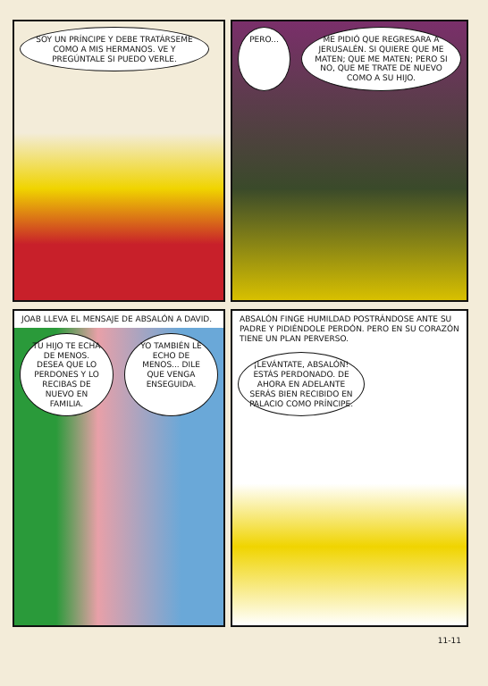SOY UN PRÍNCIPE Y DEBE TRATÁRSEME COMO A MIS HERMANOS. VE Y PREGÚNTALE SI PUEDO VERLE.
PERO... ME PIDIÓ QUE REGRESARA A JERUSALÉN. SI QUIERE QUE ME MATEN; QUE ME MATEN; PERO SI NO, QUE ME TRATE DE NUEVO COMO A SU HIJO.
JOAB LLEVA EL MENSAJE DE ABSALÓN A DAVID.
TU HIJO TE ECHA DE MENOS. DESEA QUE LO PERDONES Y LO RECIBAS DE NUEVO EN FAMILIA.
YO TAMBIÉN LE ECHO DE MENOS... DILE QUE VENGA ENSEGUIDA.
ABSALÓN FINGE HUMILDAD POSTRÁNDOSE ANTE SU PADRE Y PIDIÉNDOLE PERDÓN. PERO EN SU CORAZÓN TIENE UN PLAN PERVERSO.
¡LEVÁNTATE, ABSALÓN! ESTÁS PERDONADO. DE AHORA EN ADELANTE SERÁS BIEN RECIBIDO EN PALACIO COMO PRÍNCIPE.
11-11